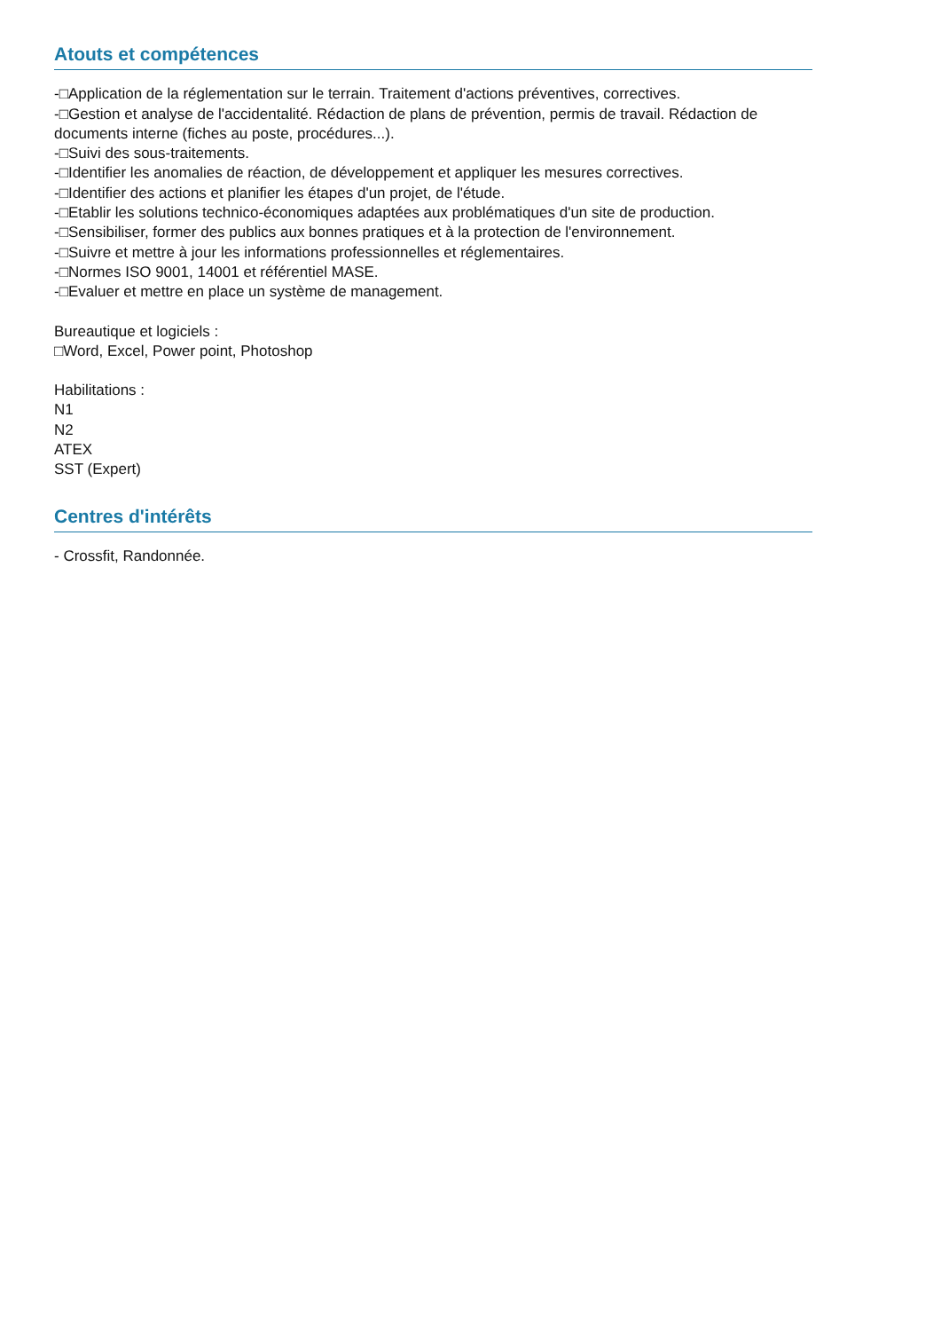Atouts et compétences
-□Application de la réglementation sur le terrain. Traitement d'actions préventives, correctives.
-□Gestion et analyse de l'accidentalité. Rédaction de plans de prévention, permis de travail. Rédaction de documents interne (fiches au poste, procédures...).
-□Suivi des sous-traitements.
-□Identifier les anomalies de réaction, de développement et appliquer les mesures correctives.
-□Identifier des actions et planifier les étapes d'un projet, de l'étude.
-□Etablir les solutions technico-économiques adaptées aux problématiques d'un site de production.
-□Sensibiliser, former des publics aux bonnes pratiques et à la protection de l'environnement.
-□Suivre et mettre à jour les informations professionnelles et réglementaires.
-□Normes ISO 9001, 14001 et référentiel MASE.
-□Evaluer et mettre en place un système de management.
Bureautique et logiciels :
□Word, Excel, Power point, Photoshop
Habilitations :
N1
N2
ATEX
SST (Expert)
Centres d'intérêts
- Crossfit, Randonnée.